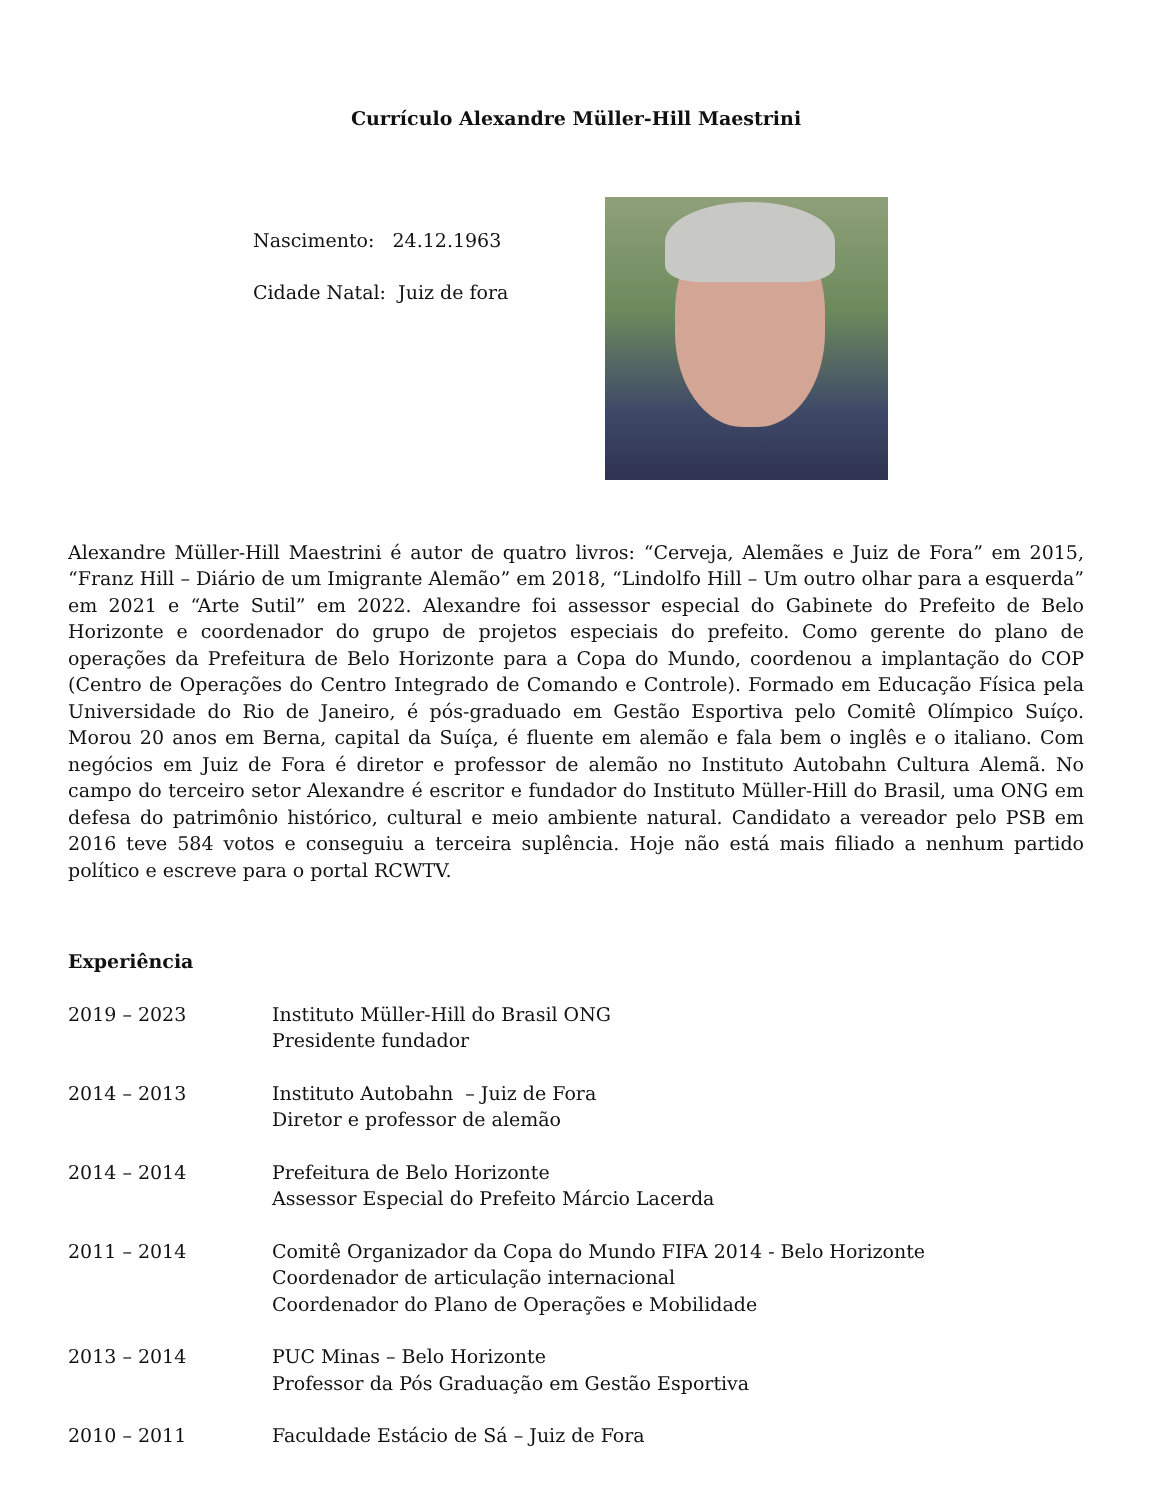Currículo Alexandre Müller-Hill Maestrini
Nascimento: 24.12.1963
Cidade Natal: Juiz de fora
Alexandre Müller-Hill Maestrini é autor de quatro livros: “Cerveja, Alemães e Juiz de Fora” em 2015, “Franz Hill – Diário de um Imigrante Alemão” em 2018, “Lindolfo Hill – Um outro olhar para a esquerda” em 2021 e “Arte Sutil” em 2022. Alexandre foi assessor especial do Gabinete do Prefeito de Belo Horizonte e coordenador do grupo de projetos especiais do prefeito. Como gerente do plano de operações da Prefeitura de Belo Horizonte para a Copa do Mundo, coordenou a implantação do COP (Centro de Operações do Centro Integrado de Comando e Controle). Formado em Educação Física pela Universidade do Rio de Janeiro, é pós-graduado em Gestão Esportiva pelo Comitê Olímpico Suíço. Morou 20 anos em Berna, capital da Suíça, é fluente em alemão e fala bem o inglês e o italiano. Com negócios em Juiz de Fora é diretor e professor de alemão no Instituto Autobahn Cultura Alemã. No campo do terceiro setor Alexandre é escritor e fundador do Instituto Müller-Hill do Brasil, uma ONG em defesa do patrimônio histórico, cultural e meio ambiente natural. Candidato a vereador pelo PSB em 2016 teve 584 votos e conseguiu a terceira suplência. Hoje não está mais filiado a nenhum partido político e escreve para o portal RCWTV.
Experiência
2019 – 2023 Instituto Müller-Hill do Brasil ONG
Presidente fundador
2014 – 2013 Instituto Autobahn – Juiz de Fora
Diretor e professor de alemão
2014 – 2014 Prefeitura de Belo Horizonte
Assessor Especial do Prefeito Márcio Lacerda
2011 – 2014 Comitê Organizador da Copa do Mundo FIFA 2014 - Belo Horizonte
Coordenador de articulação internacional
Coordenador do Plano de Operações e Mobilidade
2013 – 2014 PUC Minas – Belo Horizonte
Professor da Pós Graduação em Gestão Esportiva
2010 – 2011 Faculdade Estácio de Sá – Juiz de Fora